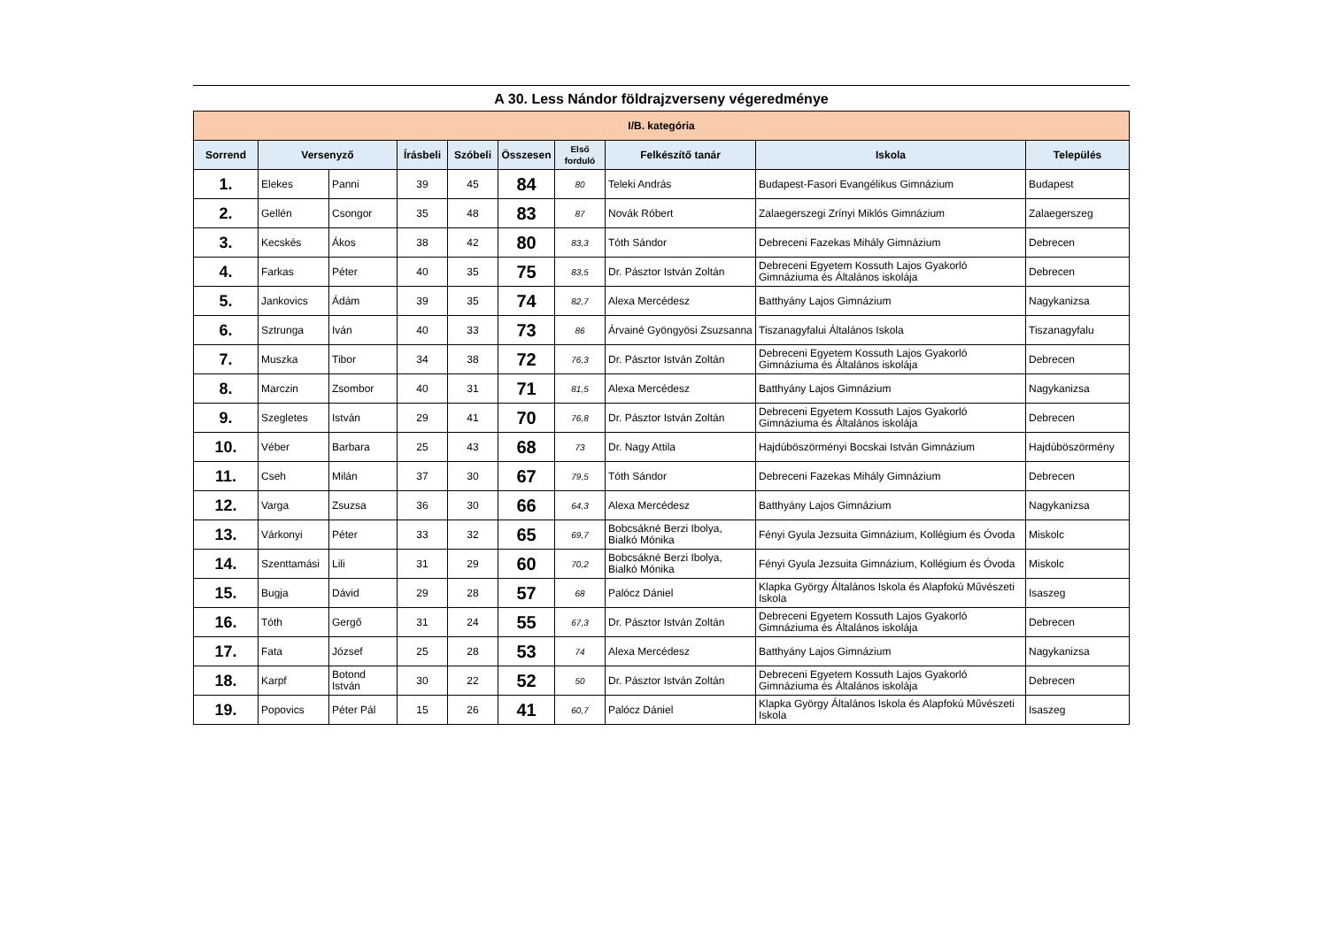A 30. Less Nándor földrajzverseny végeredménye
| I/B. kategória | | | | | | | | | |
| Sorrend | Versenyző | | Írásbeli | Szóbeli | Összesen | Első forduló | Felkészítő tanár | Iskola | Település |
| 1. | Elekes | Panni | 39 | 45 | 84 | 80 | Teleki András | Budapest-Fasori Evangélikus Gimnázium | Budapest |
| 2. | Gellén | Csongor | 35 | 48 | 83 | 87 | Novák Róbert | Zalaegerszegi Zrínyi Miklós Gimnázium | Zalaegerszeg |
| 3. | Kecskés | Ákos | 38 | 42 | 80 | 83,3 | Tóth Sándor | Debreceni Fazekas Mihály Gimnázium | Debrecen |
| 4. | Farkas | Péter | 40 | 35 | 75 | 83,5 | Dr. Pásztor István Zoltán | Debreceni Egyetem Kossuth Lajos Gyakorló Gimnáziuma és Általános iskolája | Debrecen |
| 5. | Jankovics | Ádám | 39 | 35 | 74 | 82,7 | Alexa Mercédesz | Batthyány Lajos Gimnázium | Nagykanizsa |
| 6. | Sztrunga | Iván | 40 | 33 | 73 | 86 | Árvainé Gyöngyösi Zsuzsanna | Tiszanagyfalui Általános Iskola | Tiszanagyfalu |
| 7. | Muszka | Tibor | 34 | 38 | 72 | 76,3 | Dr. Pásztor István Zoltán | Debreceni Egyetem Kossuth Lajos Gyakorló Gimnáziuma és Általános iskolája | Debrecen |
| 8. | Marczin | Zsombor | 40 | 31 | 71 | 81,5 | Alexa Mercédesz | Batthyány Lajos Gimnázium | Nagykanizsa |
| 9. | Szegletes | István | 29 | 41 | 70 | 76,8 | Dr. Pásztor István Zoltán | Debreceni Egyetem Kossuth Lajos Gyakorló Gimnáziuma és Általános iskolája | Debrecen |
| 10. | Véber | Barbara | 25 | 43 | 68 | 73 | Dr. Nagy Attila | Hajdúböszörményi Bocskai István Gimnázium | Hajdúböszörmény |
| 11. | Cseh | Milán | 37 | 30 | 67 | 79,5 | Tóth Sándor | Debreceni Fazekas Mihály Gimnázium | Debrecen |
| 12. | Varga | Zsuzsa | 36 | 30 | 66 | 64,3 | Alexa Mercédesz | Batthyány Lajos Gimnázium | Nagykanizsa |
| 13. | Várkonyi | Péter | 33 | 32 | 65 | 69,7 | Bobcsákné Berzi Ibolya, Bialkó Mónika | Fényi Gyula Jezsuita Gimnázium, Kollégium és Óvoda | Miskolc |
| 14. | Szenttamási | Lili | 31 | 29 | 60 | 70,2 | Bobcsákné Berzi Ibolya, Bialkó Mónika | Fényi Gyula Jezsuita Gimnázium, Kollégium és Óvoda | Miskolc |
| 15. | Bugja | Dávid | 29 | 28 | 57 | 68 | Palócz Dániel | Klapka György Általános Iskola és Alapfokú Művészeti Iskola | Isaszeg |
| 16. | Tóth | Gergő | 31 | 24 | 55 | 67,3 | Dr. Pásztor István Zoltán | Debreceni Egyetem Kossuth Lajos Gyakorló Gimnáziuma és Általános iskolája | Debrecen |
| 17. | Fata | József | 25 | 28 | 53 | 74 | Alexa Mercédesz | Batthyány Lajos Gimnázium | Nagykanizsa |
| 18. | Karpf | Botond István | 30 | 22 | 52 | 50 | Dr. Pásztor István Zoltán | Debreceni Egyetem Kossuth Lajos Gyakorló Gimnáziuma és Általános iskolája | Debrecen |
| 19. | Popovics | Péter Pál | 15 | 26 | 41 | 60,7 | Palócz Dániel | Klapka György Általános Iskola és Alapfokú Művészeti Iskola | Isaszeg |